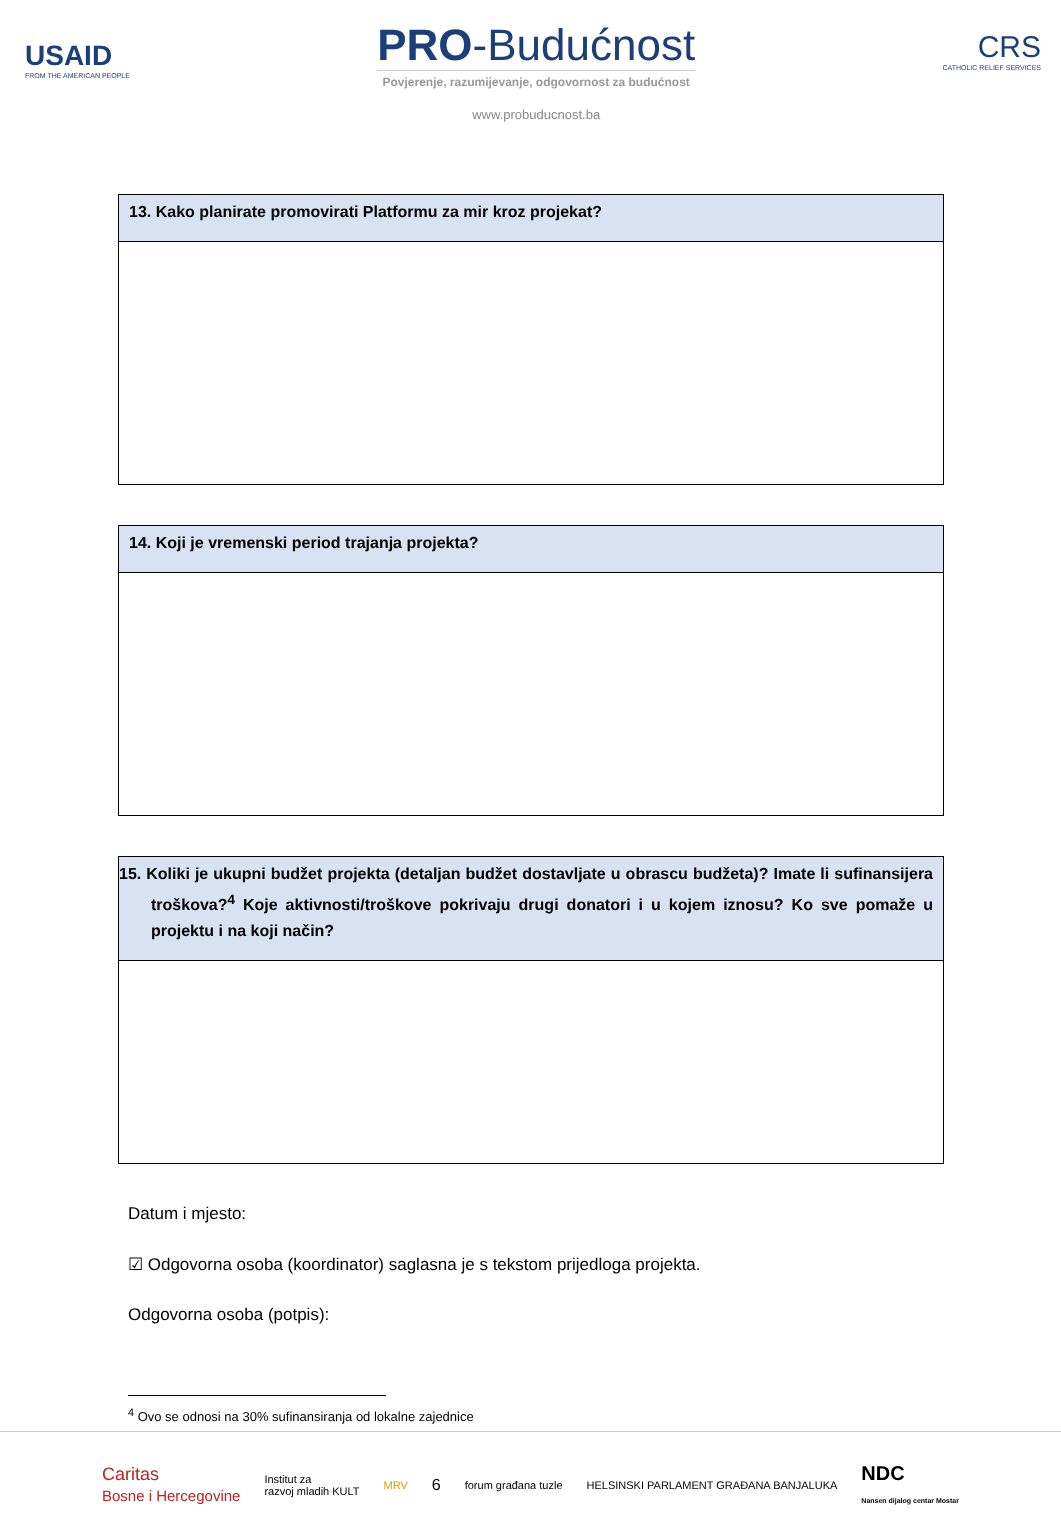USAID
FROM THE AMERICAN PEOPLE
PRO-Budućnost
Povjerenje, razumijevanje, odgovornost za budućnost
www.probuducnost.ba
CRS
CATHOLIC RELIEF SERVICES
| 13. Kako planirate promovirati Platformu za mir kroz projekat? |
| --- |
| 14. Koji je vremenski period trajanja projekta? |
| --- |
| 15. Koliki je ukupni budžet projekta (detaljan budžet dostavljate u obrascu budžeta)? Imate li sufinansijera troškova?<sup>4</sup> Koje aktivnosti/troškove pokrivaju drugi donatori i u kojem iznosu? Ko sve pomaže u projektu i na koji način? |
| --- |
Datum i mjesto:
☑ Odgovorna osoba (koordinator) saglasna je s tekstom prijedloga projekta.
Odgovorna osoba (potpis):
<sup>4</sup> Ovo se odnosi na 30% sufinansiranja od lokalne zajednice
Caritas
Bosne i Hercegovine Institut za
razvoj mladih KULT MRV 6 forum građana tuzle HELSINSKI PARLAMENT GRAĐANA BANJALUKA NDC
Nansen dijalog centar Mostar